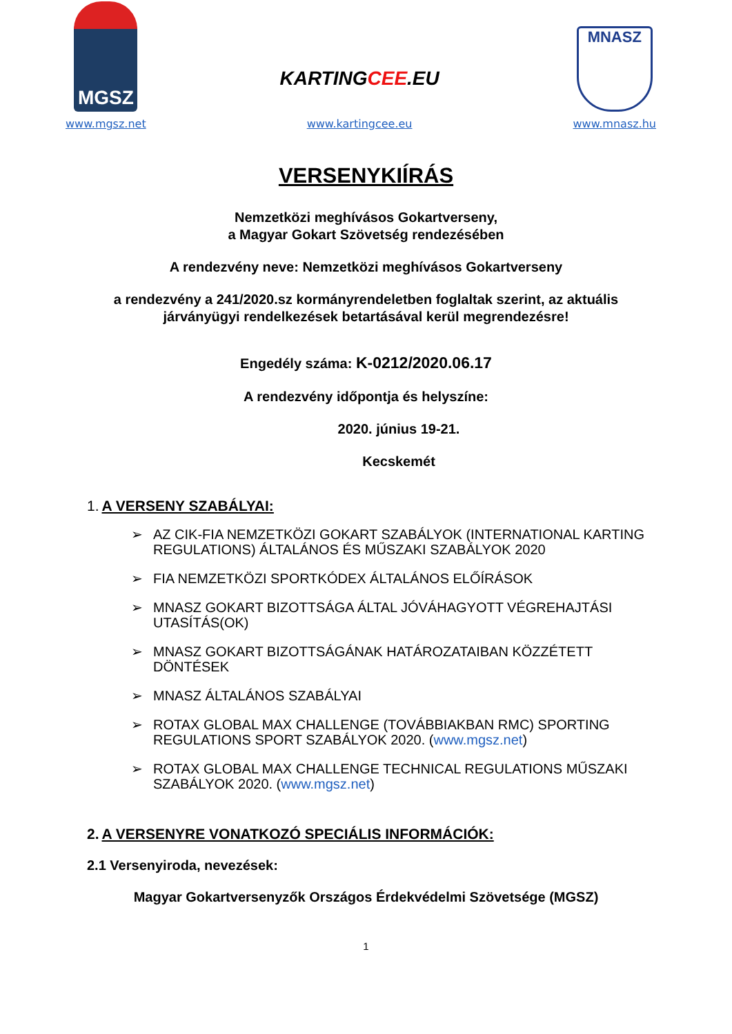MGSZ
www.mgsz.net
KARTINGCEE.EU
www.kartingcee.eu
MNASZ
www.mnasz.hu
VERSENYKIÍRÁS
Nemzetközi meghívásos Gokartverseny,
a Magyar Gokart Szövetség rendezésében
A rendezvény neve: Nemzetközi meghívásos Gokartverseny
a rendezvény a 241/2020.sz kormányrendeletben foglaltak szerint, az aktuális
járványügyi rendelkezések betartásával kerül megrendezésre!
Engedély száma: K-0212/2020.06.17
A rendezvény időpontja és helyszíne:
2020. június 19-21.
Kecskemét
1. A VERSENY SZABÁLYAI:
➢ AZ CIK-FIA NEMZETKÖZI GOKART SZABÁLYOK (INTERNATIONAL KARTING REGULATIONS) ÁLTALÁNOS ÉS MŰSZAKI SZABÁLYOK 2020
➢ FIA NEMZETKÖZI SPORTKÓDEX ÁLTALÁNOS ELŐÍRÁSOK
➢ MNASZ GOKART BIZOTTSÁGA ÁLTAL JÓVÁHAGYOTT VÉGREHAJTÁSI UTASÍTÁS(OK)
➢ MNASZ GOKART BIZOTTSÁGÁNAK HATÁROZATAIBAN KÖZZÉTETT DÖNTÉSEK
➢ MNASZ ÁLTALÁNOS SZABÁLYAI
➢ ROTAX GLOBAL MAX CHALLENGE (TOVÁBBIAKBAN RMC) SPORTING REGULATIONS SPORT SZABÁLYOK 2020. (www.mgsz.net)
➢ ROTAX GLOBAL MAX CHALLENGE TECHNICAL REGULATIONS MŰSZAKI SZABÁLYOK 2020. (www.mgsz.net)
2. A VERSENYRE VONATKOZÓ SPECIÁLIS INFORMÁCIÓK:
2.1 Versenyiroda, nevezések:
Magyar Gokartversenyzők Országos Érdekvédelmi Szövetsége (MGSZ)
1